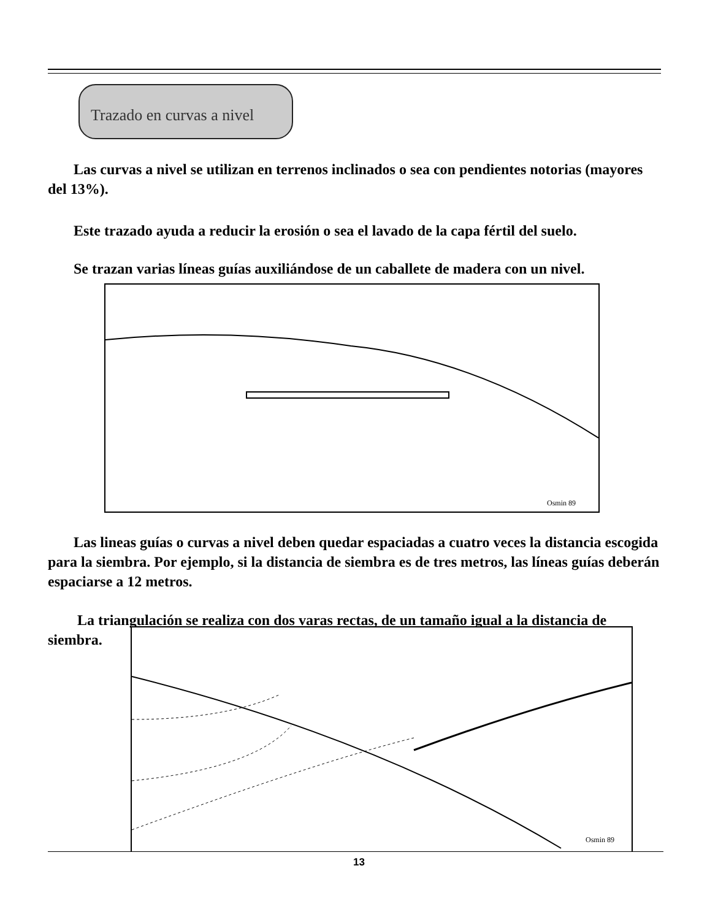Trazado en curvas a nivel
Las curvas a nivel se utilizan en terrenos inclinados o sea con pendientes notorias (mayores del 13%).
Este trazado ayuda a reducir la erosión o sea el lavado de la capa fértil del suelo.
Se trazan varias líneas guías auxiliándose de un caballete de madera con un nivel.
Osmin 89
Las lineas guías o curvas a nivel deben quedar espaciadas a cuatro veces la distancia escogida para la siembra. Por ejemplo, si la distancia de siembra es de tres metros, las líneas guías deberán espaciarse a 12 metros.
La triangulación se realiza con dos varas rectas, de un tamaño igual a la distancia de siembra.
Osmin 89
13